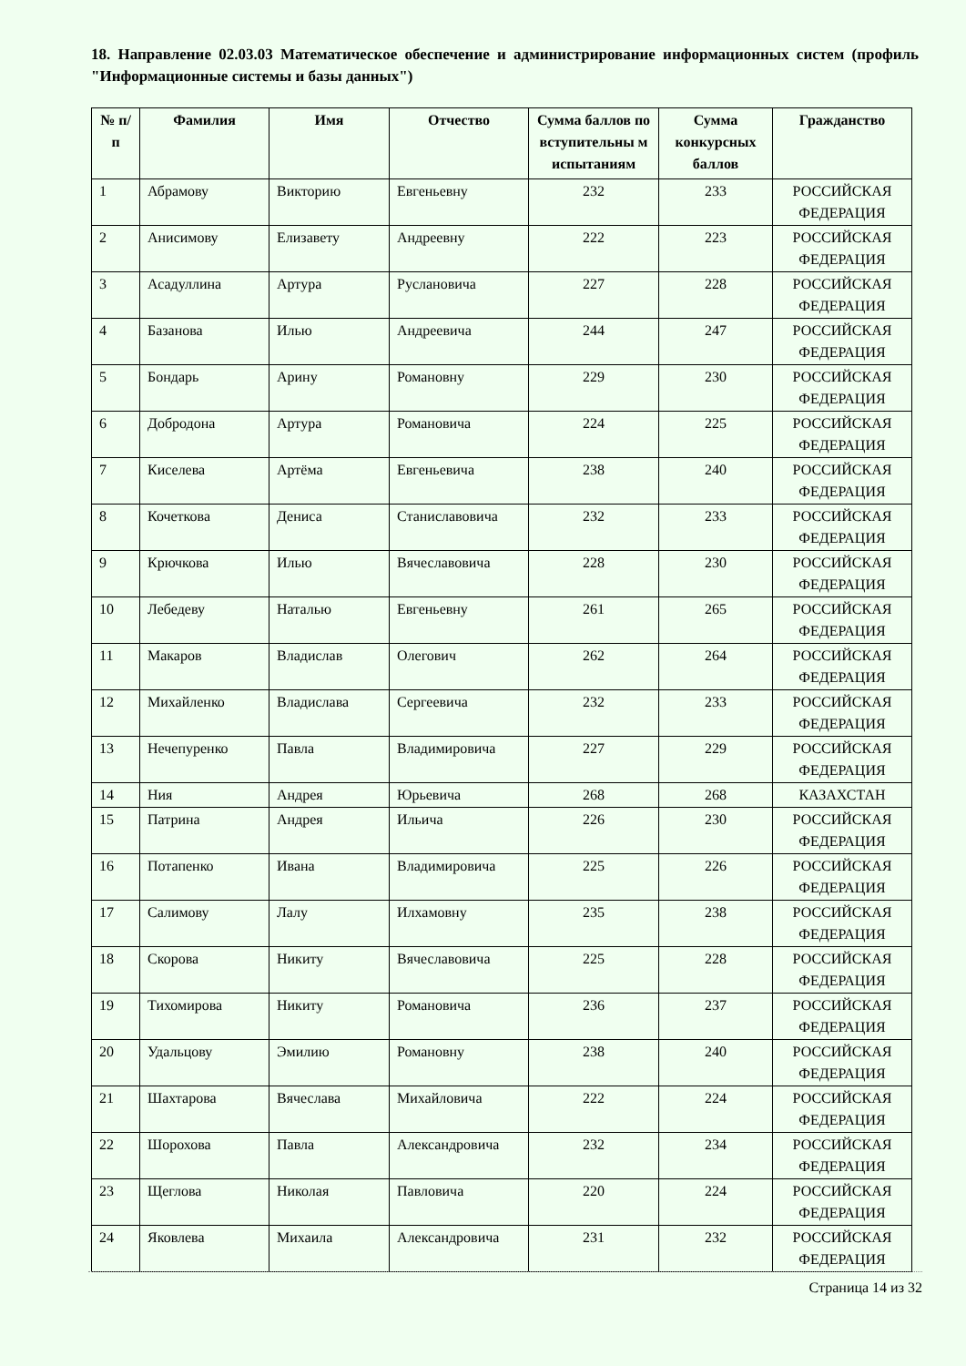18. Направление 02.03.03 Математическое обеспечение и администрирование информационных систем (профиль "Информационные системы и базы данных")
| № п/п | Фамилия | Имя | Отчество | Сумма баллов по вступительны м испытаниям | Сумма конкурсных баллов | Гражданство |
| --- | --- | --- | --- | --- | --- | --- |
| 1 | Абрамову | Викторию | Евгеньевну | 232 | 233 | РОССИЙСКАЯ ФЕДЕРАЦИЯ |
| 2 | Анисимову | Елизавету | Андреевну | 222 | 223 | РОССИЙСКАЯ ФЕДЕРАЦИЯ |
| 3 | Асадуллина | Артура | Руслановича | 227 | 228 | РОССИЙСКАЯ ФЕДЕРАЦИЯ |
| 4 | Базанова | Илью | Андреевича | 244 | 247 | РОССИЙСКАЯ ФЕДЕРАЦИЯ |
| 5 | Бондарь | Арину | Романовну | 229 | 230 | РОССИЙСКАЯ ФЕДЕРАЦИЯ |
| 6 | Добродона | Артура | Романовича | 224 | 225 | РОССИЙСКАЯ ФЕДЕРАЦИЯ |
| 7 | Киселева | Артёма | Евгеньевича | 238 | 240 | РОССИЙСКАЯ ФЕДЕРАЦИЯ |
| 8 | Кочеткова | Дениса | Станиславовича | 232 | 233 | РОССИЙСКАЯ ФЕДЕРАЦИЯ |
| 9 | Крючкова | Илью | Вячеславовича | 228 | 230 | РОССИЙСКАЯ ФЕДЕРАЦИЯ |
| 10 | Лебедеву | Наталью | Евгеньевну | 261 | 265 | РОССИЙСКАЯ ФЕДЕРАЦИЯ |
| 11 | Макаров | Владислав | Олегович | 262 | 264 | РОССИЙСКАЯ ФЕДЕРАЦИЯ |
| 12 | Михайленко | Владислава | Сергеевича | 232 | 233 | РОССИЙСКАЯ ФЕДЕРАЦИЯ |
| 13 | Нечепуренко | Павла | Владимировича | 227 | 229 | РОССИЙСКАЯ ФЕДЕРАЦИЯ |
| 14 | Ния | Андрея | Юрьевича | 268 | 268 | КАЗАХСТАН |
| 15 | Патрина | Андрея | Ильича | 226 | 230 | РОССИЙСКАЯ ФЕДЕРАЦИЯ |
| 16 | Потапенко | Ивана | Владимировича | 225 | 226 | РОССИЙСКАЯ ФЕДЕРАЦИЯ |
| 17 | Салимову | Лалу | Илхамовну | 235 | 238 | РОССИЙСКАЯ ФЕДЕРАЦИЯ |
| 18 | Скорова | Никиту | Вячеславовича | 225 | 228 | РОССИЙСКАЯ ФЕДЕРАЦИЯ |
| 19 | Тихомирова | Никиту | Романовича | 236 | 237 | РОССИЙСКАЯ ФЕДЕРАЦИЯ |
| 20 | Удальцову | Эмилию | Романовну | 238 | 240 | РОССИЙСКАЯ ФЕДЕРАЦИЯ |
| 21 | Шахтарова | Вячеслава | Михайловича | 222 | 224 | РОССИЙСКАЯ ФЕДЕРАЦИЯ |
| 22 | Шорохова | Павла | Александровича | 232 | 234 | РОССИЙСКАЯ ФЕДЕРАЦИЯ |
| 23 | Щеглова | Николая | Павловича | 220 | 224 | РОССИЙСКАЯ ФЕДЕРАЦИЯ |
| 24 | Яковлева | Михаила | Александровича | 231 | 232 | РОССИЙСКАЯ ФЕДЕРАЦИЯ |
Страница 14 из 32